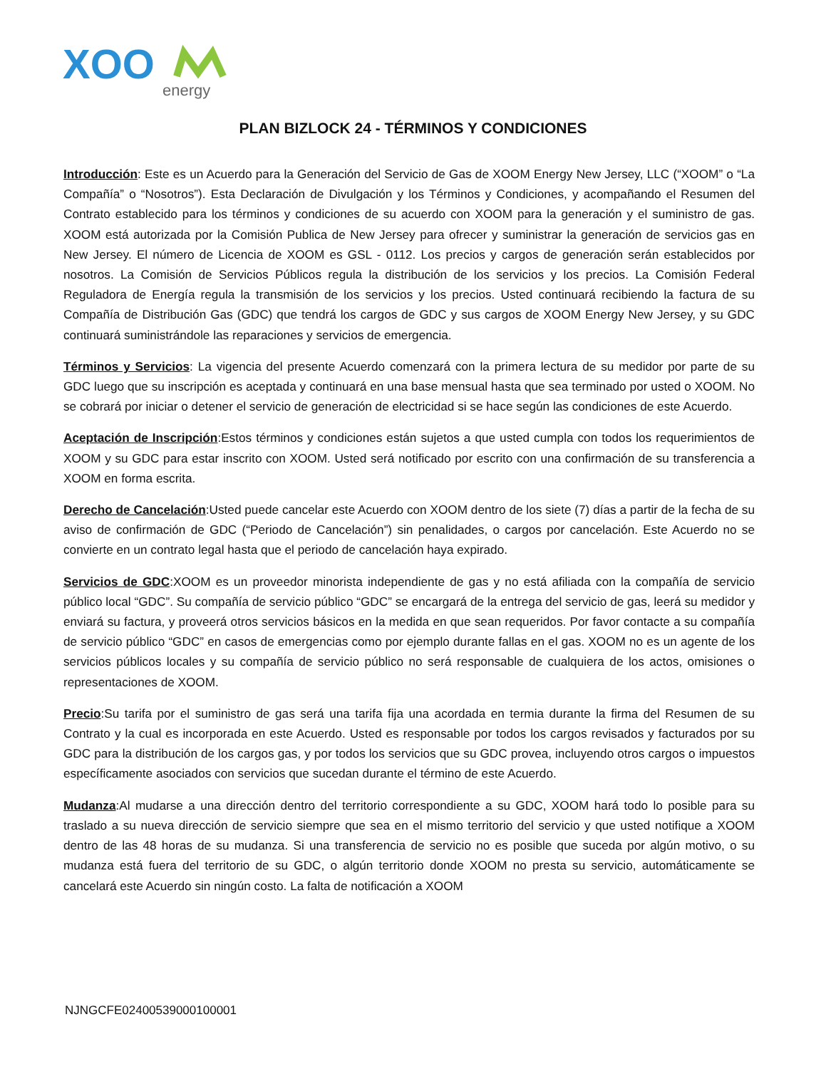XOO
energy
PLAN BIZLOCK 24 - TÉRMINOS Y CONDICIONES
Introducción: Este es un Acuerdo para la Generación del Servicio de Gas de XOOM Energy New Jersey, LLC (“XOOM” o “La Compañía” o “Nosotros”). Esta Declaración de Divulgación y los Términos y Condiciones, y acompañando el Resumen del Contrato establecido para los términos y condiciones de su acuerdo con XOOM para la generación y el suministro de gas. XOOM está autorizada por la Comisión Publica de New Jersey para ofrecer y suministrar la generación de servicios gas en New Jersey. El número de Licencia de XOOM es GSL - 0112. Los precios y cargos de generación serán establecidos por nosotros. La Comisión de Servicios Públicos regula la distribución de los servicios y los precios. La Comisión Federal Reguladora de Energía regula la transmisión de los servicios y los precios. Usted continuará recibiendo la factura de su Compañía de Distribución Gas (GDC) que tendrá los cargos de GDC y sus cargos de XOOM Energy New Jersey, y su GDC continuará suministrándole las reparaciones y servicios de emergencia.
Términos y Servicios: La vigencia del presente Acuerdo comenzará con la primera lectura de su medidor por parte de su GDC luego que su inscripción es aceptada y continuará en una base mensual hasta que sea terminado por usted o XOOM. No se cobrará por iniciar o detener el servicio de generación de electricidad si se hace según las condiciones de este Acuerdo.
Aceptación de Inscripción:Estos términos y condiciones están sujetos a que usted cumpla con todos los requerimientos de XOOM y su GDC para estar inscrito con XOOM. Usted será notificado por escrito con una confirmación de su transferencia a XOOM en forma escrita.
Derecho de Cancelación:Usted puede cancelar este Acuerdo con XOOM dentro de los siete (7) días a partir de la fecha de su aviso de confirmación de GDC (“Periodo de Cancelación”) sin penalidades, o cargos por cancelación. Este Acuerdo no se convierte en un contrato legal hasta que el periodo de cancelación haya expirado.
Servicios de GDC:XOOM es un proveedor minorista independiente de gas y no está afiliada con la compañía de servicio público local “GDC”. Su compañía de servicio público “GDC” se encargará de la entrega del servicio de gas, leerá su medidor y enviará su factura, y proveerá otros servicios básicos en la medida en que sean requeridos. Por favor contacte a su compañía de servicio público “GDC” en casos de emergencias como por ejemplo durante fallas en el gas. XOOM no es un agente de los servicios públicos locales y su compañía de servicio público no será responsable de cualquiera de los actos, omisiones o representaciones de XOOM.
Precio:Su tarifa por el suministro de gas será una tarifa fija una acordada en termia durante la firma del Resumen de su Contrato y la cual es incorporada en este Acuerdo. Usted es responsable por todos los cargos revisados y facturados por su GDC para la distribución de los cargos gas, y por todos los servicios que su GDC provea, incluyendo otros cargos o impuestos específicamente asociados con servicios que sucedan durante el término de este Acuerdo.
Mudanza:Al mudarse a una dirección dentro del territorio correspondiente a su GDC, XOOM hará todo lo posible para su traslado a su nueva dirección de servicio siempre que sea en el mismo territorio del servicio y que usted notifique a XOOM dentro de las 48 horas de su mudanza. Si una transferencia de servicio no es posible que suceda por algún motivo, o su mudanza está fuera del territorio de su GDC, o algún territorio donde XOOM no presta su servicio, automáticamente se cancelará este Acuerdo sin ningún costo. La falta de notificación a XOOM
NJNGCFE02400539000100001